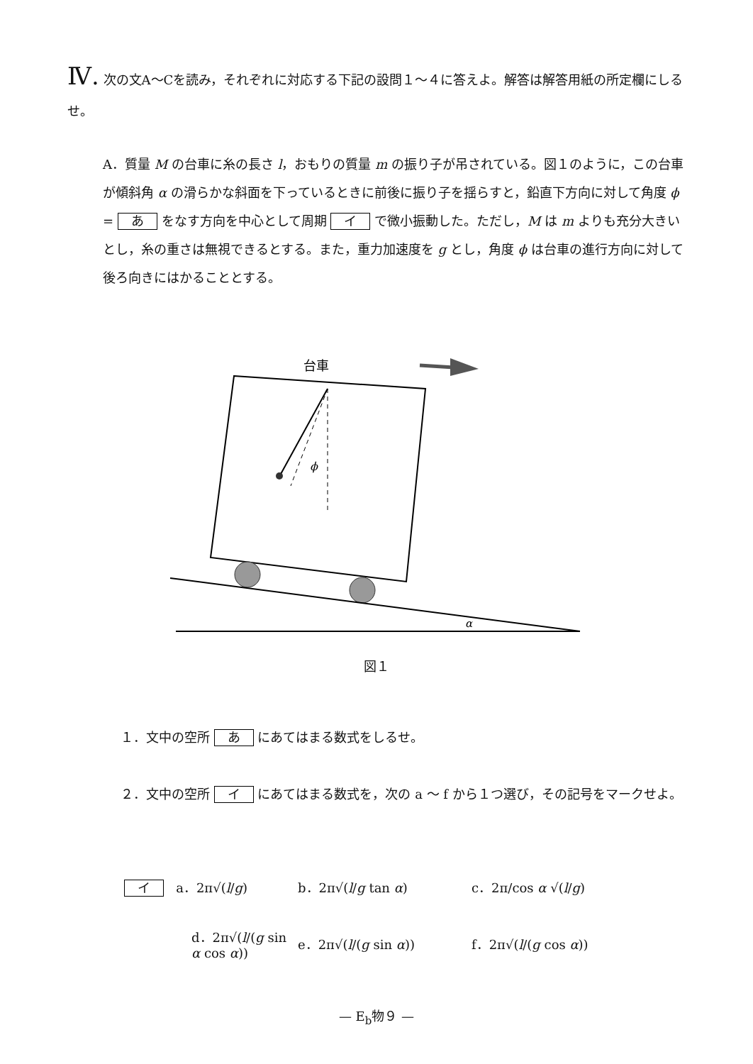Ⅳ. 次の文A～Cを読み，それぞれに対応する下記の設問１～４に答えよ。解答は解答用紙の所定欄にしるせ。
A．質量 M の台車に糸の長さ l，おもりの質量 m の振り子が吊されている。図１のように，この台車が傾斜角 α の滑らかな斜面を下っているときに前後に振り子を揺らすと，鉛直下方向に対して角度 ϕ = あ をなす方向を中心として周期 イ で微小振動した。ただし，M は m よりも充分大きいとし，糸の重さは無視できるとする。また，重力加速度を g とし，角度 ϕ は台車の進行方向に対して後ろ向きにはかることとする。
台車
ϕ
α
図１
１．文中の空所 あ にあてはまる数式をしるせ。
２．文中の空所 イ にあてはまる数式を，次の a ～ f から１つ選び，その記号をマークせよ。
イ a．2π√(l/g) b．2π√(l/g tan α) c．2π/cos α √(l/g)
d．2π√(l/(g sin α cos α))
e．2π√(l/(g sin α)) f．2π√(l/(g cos α))
— E<sub>b</sub>物９ —